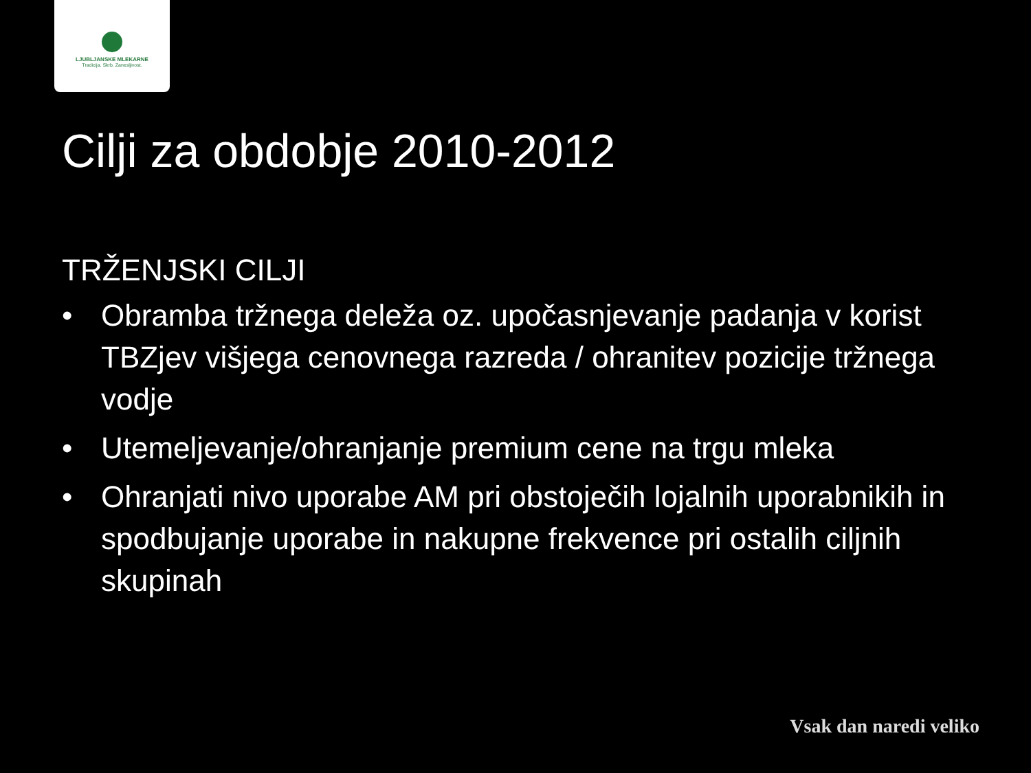LJUBLJANSKE MLEKARNE
Tradicija. Skrb. Zanesljivost.
Cilji za obdobje 2010-2012
TRŽENJSKI CILJI
• Obramba tržnega deleža oz. upočasnjevanje padanja v korist TBZjev višjega cenovnega razreda / ohranitev pozicije tržnega vodje
• Utemeljevanje/ohranjanje premium cene na trgu mleka
• Ohranjati nivo uporabe AM pri obstoječih lojalnih uporabnikih in spodbujanje uporabe in nakupne frekvence pri ostalih ciljnih skupinah
Vsak dan naredi veliko